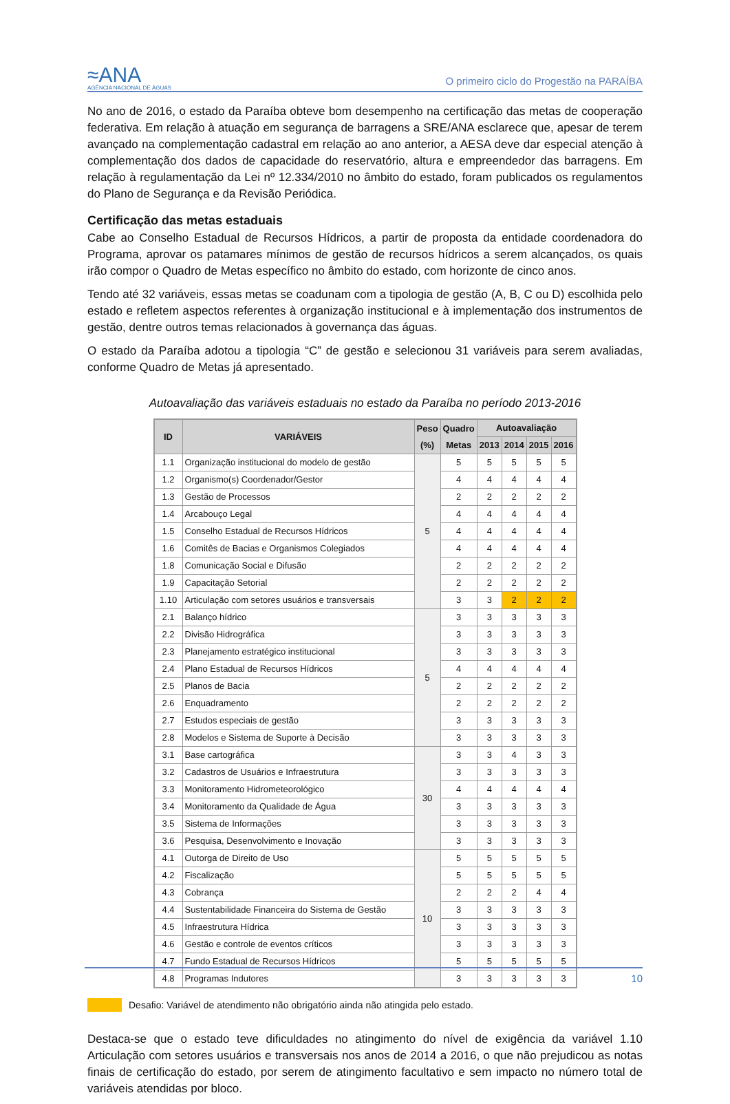≈ANA
AGÊNCIA NACIONAL DE ÁGUAS
O primeiro ciclo do Progestão na PARAÍBA
No ano de 2016, o estado da Paraíba obteve bom desempenho na certificação das metas de cooperação federativa. Em relação à atuação em segurança de barragens a SRE/ANA esclarece que, apesar de terem avançado na complementação cadastral em relação ao ano anterior, a AESA deve dar especial atenção à complementação dos dados de capacidade do reservatório, altura e empreendedor das barragens. Em relação à regulamentação da Lei nº 12.334/2010 no âmbito do estado, foram publicados os regulamentos do Plano de Segurança e da Revisão Periódica.
Certificação das metas estaduais
Cabe ao Conselho Estadual de Recursos Hídricos, a partir de proposta da entidade coordenadora do Programa, aprovar os patamares mínimos de gestão de recursos hídricos a serem alcançados, os quais irão compor o Quadro de Metas específico no âmbito do estado, com horizonte de cinco anos.
Tendo até 32 variáveis, essas metas se coadunam com a tipologia de gestão (A, B, C ou D) escolhida pelo estado e refletem aspectos referentes à organização institucional e à implementação dos instrumentos de gestão, dentre outros temas relacionados à governança das águas.
O estado da Paraíba adotou a tipologia “C” de gestão e selecionou 31 variáveis para serem avaliadas, conforme Quadro de Metas já apresentado.
Autoavaliação das variáveis estaduais no estado da Paraíba no período 2013-2016
| ID | VARIÁVEIS | Peso (%) | Quadro Metas | Autoavaliação | | | |
| --- | --- | --- | --- | --- | --- | --- | --- |
| | | | | 2013 | 2014 | 2015 | 2016 |
| 1.1 | Organização institucional do modelo de gestão | 5 | 5 | 5 | 5 | 5 | 5 |
| 1.2 | Organismo(s) Coordenador/Gestor | | 4 | 4 | 4 | 4 | 4 |
| 1.3 | Gestão de Processos | | 2 | 2 | 2 | 2 | 2 |
| 1.4 | Arcabouço Legal | | 4 | 4 | 4 | 4 | 4 |
| 1.5 | Conselho Estadual de Recursos Hídricos | | 4 | 4 | 4 | 4 | 4 |
| 1.6 | Comitês de Bacias e Organismos Colegiados | | 4 | 4 | 4 | 4 | 4 |
| 1.8 | Comunicação Social e Difusão | | 2 | 2 | 2 | 2 | 2 |
| 1.9 | Capacitação Setorial | | 2 | 2 | 2 | 2 | 2 |
| 1.10 | Articulação com setores usuários e transversais | | 3 | 3 | 2 | 2 | 2 |
| 2.1 | Balanço hídrico | 5 | 3 | 3 | 3 | 3 | 3 |
| 2.2 | Divisão Hidrográfica | | 3 | 3 | 3 | 3 | 3 |
| 2.3 | Planejamento estratégico institucional | | 3 | 3 | 3 | 3 | 3 |
| 2.4 | Plano Estadual de Recursos Hídricos | | 4 | 4 | 4 | 4 | 4 |
| 2.5 | Planos de Bacia | | 2 | 2 | 2 | 2 | 2 |
| 2.6 | Enquadramento | | 2 | 2 | 2 | 2 | 2 |
| 2.7 | Estudos especiais de gestão | | 3 | 3 | 3 | 3 | 3 |
| 2.8 | Modelos e Sistema de Suporte à Decisão | | 3 | 3 | 3 | 3 | 3 |
| 3.1 | Base cartográfica | 30 | 3 | 3 | 4 | 3 | 3 |
| 3.2 | Cadastros de Usuários e Infraestrutura | | 3 | 3 | 3 | 3 | 3 |
| 3.3 | Monitoramento Hidrometeorológico | | 4 | 4 | 4 | 4 | 4 |
| 3.4 | Monitoramento da Qualidade de Água | | 3 | 3 | 3 | 3 | 3 |
| 3.5 | Sistema de Informações | | 3 | 3 | 3 | 3 | 3 |
| 3.6 | Pesquisa, Desenvolvimento e Inovação | | 3 | 3 | 3 | 3 | 3 |
| 4.1 | Outorga de Direito de Uso | 10 | 5 | 5 | 5 | 5 | 5 |
| 4.2 | Fiscalização | | 5 | 5 | 5 | 5 | 5 |
| 4.3 | Cobrança | | 2 | 2 | 2 | 4 | 4 |
| 4.4 | Sustentabilidade Financeira do Sistema de Gestão | | 3 | 3 | 3 | 3 | 3 |
| 4.5 | Infraestrutura Hídrica | | 3 | 3 | 3 | 3 | 3 |
| 4.6 | Gestão e controle de eventos críticos | | 3 | 3 | 3 | 3 | 3 |
| 4.7 | Fundo Estadual de Recursos Hídricos | | 5 | 5 | 5 | 5 | 5 |
| 4.8 | Programas Indutores | | 3 | 3 | 3 | 3 | 3 |
Desafio: Variável de atendimento não obrigatório ainda não atingida pelo estado.
Destaca-se que o estado teve dificuldades no atingimento do nível de exigência da variável 1.10 Articulação com setores usuários e transversais nos anos de 2014 a 2016, o que não prejudicou as notas finais de certificação do estado, por serem de atingimento facultativo e sem impacto no número total de variáveis atendidas por bloco.
10